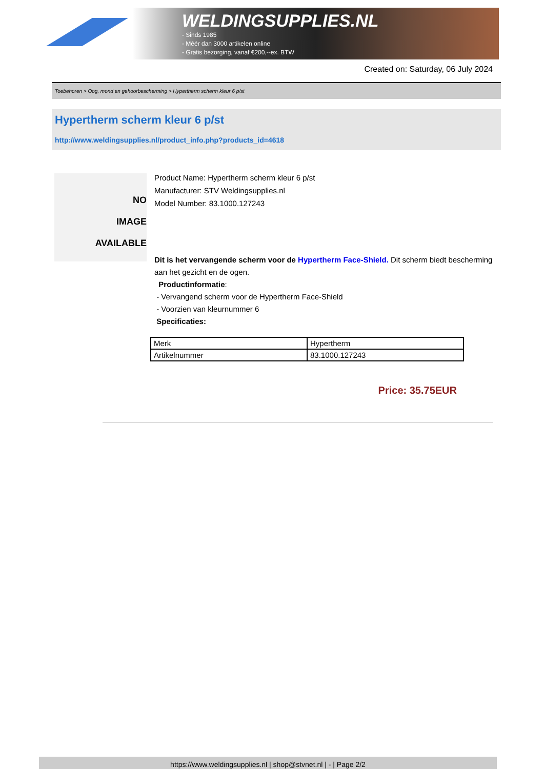WELDINGSUPPLIES.NL
- Sinds 1985
- Méér dan 3000 artikelen online
- Gratis bezorging, vanaf €200,--ex. BTW
Created on: Saturday, 06 July 2024
Toebehoren > Oog, mond en gehoorbescherming > Hypertherm scherm kleur 6 p/st
Hypertherm scherm kleur 6 p/st
http://www.weldingsupplies.nl/product_info.php?products_id=4618
NO
IMAGE
AVAILABLE
Product Name: Hypertherm scherm kleur 6 p/st
Manufacturer: STV Weldingsupplies.nl
Model Number: 83.1000.127243
Dit is het vervangende scherm voor de Hypertherm Face-Shield. Dit scherm biedt bescherming aan het gezicht en de ogen.
Productinformatie:
- Vervangend scherm voor de Hypertherm Face-Shield
- Voorzien van kleurnummer 6
Specificaties:
| Merk | Hypertherm |
| Artikelnummer | 83.1000.127243 |
Price: 35.75EUR
https://www.weldingsupplies.nl | shop@stvnet.nl | - | Page 2/2